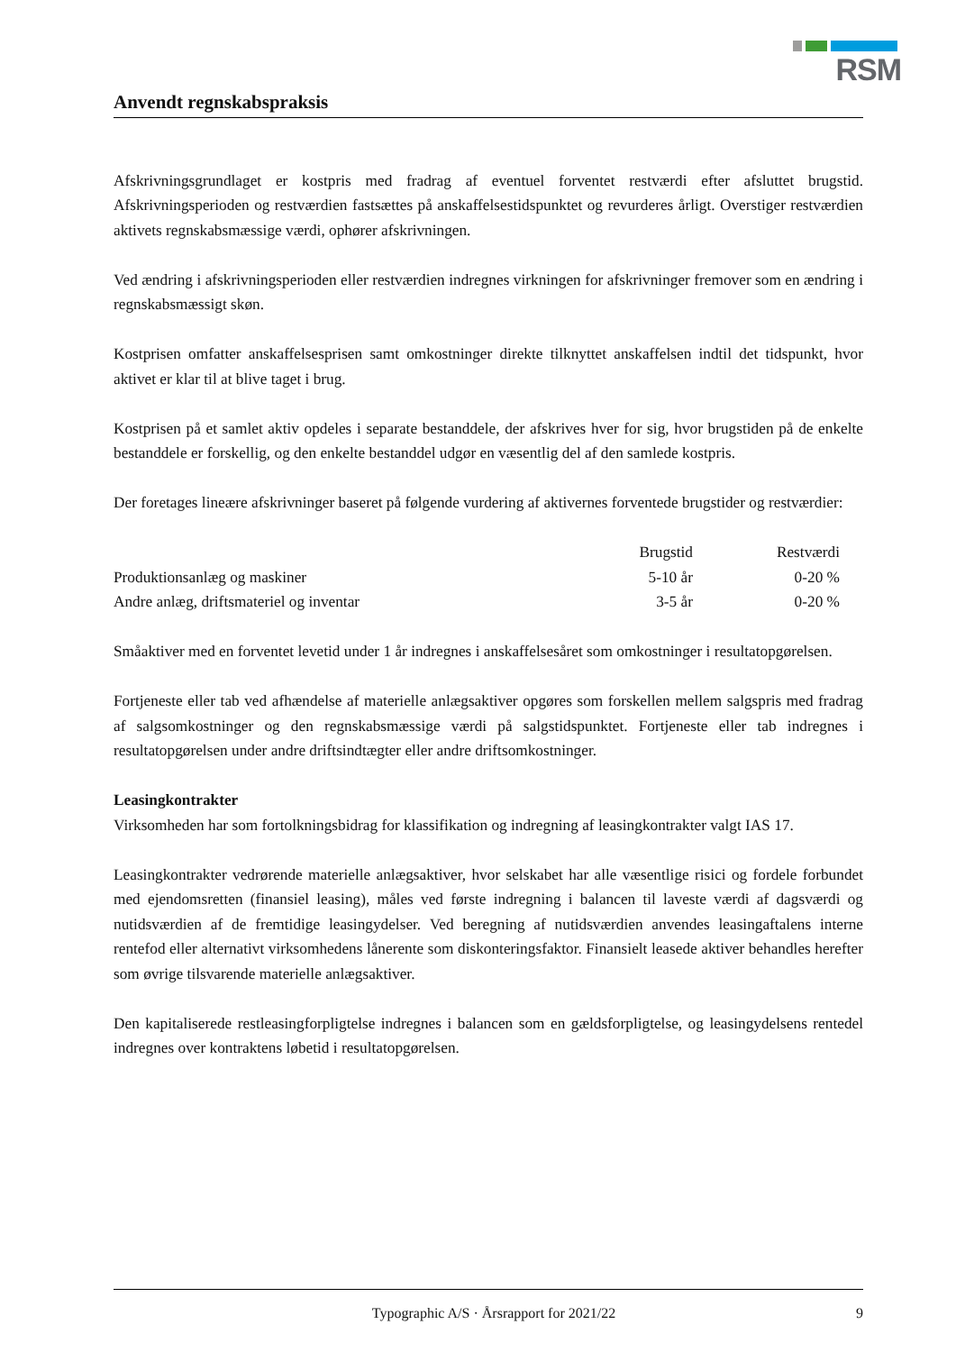RSM
Anvendt regnskabspraksis
Afskrivningsgrundlaget er kostpris med fradrag af eventuel forventet restværdi efter afsluttet brugstid. Afskrivningsperioden og restværdien fastsættes på anskaffelsestidspunktet og revurderes årligt. Overstiger restværdien aktivets regnskabsmæssige værdi, ophører afskrivningen.
Ved ændring i afskrivningsperioden eller restværdien indregnes virkningen for afskrivninger fremover som en ændring i regnskabsmæssigt skøn.
Kostprisen omfatter anskaffelsesprisen samt omkostninger direkte tilknyttet anskaffelsen indtil det tidspunkt, hvor aktivet er klar til at blive taget i brug.
Kostprisen på et samlet aktiv opdeles i separate bestanddele, der afskrives hver for sig, hvor brugstiden på de enkelte bestanddele er forskellig, og den enkelte bestanddel udgør en væsentlig del af den samlede kostpris.
Der foretages lineære afskrivninger baseret på følgende vurdering af aktivernes forventede brugstider og restværdier:
| | Brugstid | Restværdi | |
| --- | --- | --- | --- |
| Produktionsanlæg og maskiner | 5-10 år | 0-20 % | |
| Andre anlæg, driftsmateriel og inventar | 3-5 år | 0-20 % | |
Småaktiver med en forventet levetid under 1 år indregnes i anskaffelsesåret som omkostninger i resultatopgørelsen.
Fortjeneste eller tab ved afhændelse af materielle anlægsaktiver opgøres som forskellen mellem salgspris med fradrag af salgsomkostninger og den regnskabsmæssige værdi på salgstidspunktet. Fortjeneste eller tab indregnes i resultatopgørelsen under andre driftsindtægter eller andre driftsomkostninger.
Leasingkontrakter
Virksomheden har som fortolkningsbidrag for klassifikation og indregning af leasingkontrakter valgt IAS 17.
Leasingkontrakter vedrørende materielle anlægsaktiver, hvor selskabet har alle væsentlige risici og fordele forbundet med ejendomsretten (finansiel leasing), måles ved første indregning i balancen til laveste værdi af dagsværdi og nutidsværdien af de fremtidige leasingydelser. Ved beregning af nutidsværdien anvendes leasingaftalens interne rentefod eller alternativt virksomhedens lånerente som diskonteringsfaktor. Finansielt leasede aktiver behandles herefter som øvrige tilsvarende materielle anlægsaktiver.
Den kapitaliserede restleasingforpligtelse indregnes i balancen som en gældsforpligtelse, og leasingydelsens rentedel indregnes over kontraktens løbetid i resultatopgørelsen.
Typographic A/S · Årsrapport for 2021/22 9